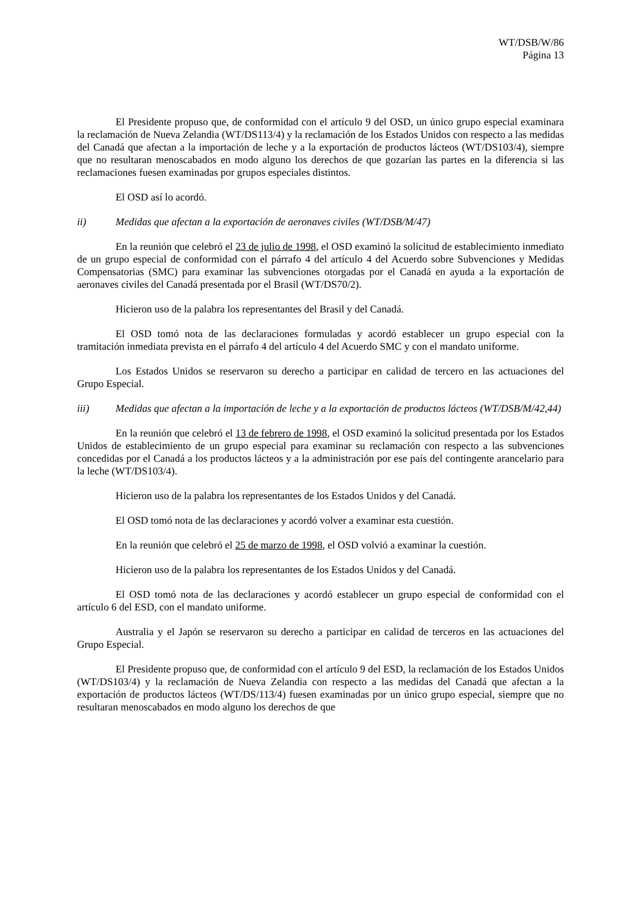WT/DSB/W/86
Página 13
El Presidente propuso que, de conformidad con el artículo 9 del OSD, un único grupo especial examinara la reclamación de Nueva Zelandia (WT/DS113/4) y la reclamación de los Estados Unidos con respecto a las medidas del Canadá que afectan a la importación de leche y a la exportación de productos lácteos (WT/DS103/4), siempre que no resultaran menoscabados en modo alguno los derechos de que gozarían las partes en la diferencia si las reclamaciones fuesen examinadas por grupos especiales distintos.
El OSD así lo acordó.
ii) Medidas que afectan a la exportación de aeronaves civiles (WT/DSB/M/47)
En la reunión que celebró el 23 de julio de 1998, el OSD examinó la solicitud de establecimiento inmediato de un grupo especial de conformidad con el párrafo 4 del artículo 4 del Acuerdo sobre Subvenciones y Medidas Compensatorias (SMC) para examinar las subvenciones otorgadas por el Canadá en ayuda a la exportación de aeronaves civiles del Canadá presentada por el Brasil (WT/DS70/2).
Hicieron uso de la palabra los representantes del Brasil y del Canadá.
El OSD tomó nota de las declaraciones formuladas y acordó establecer un grupo especial con la tramitación inmediata prevista en el párrafo 4 del artículo 4 del Acuerdo SMC y con el mandato uniforme.
Los Estados Unidos se reservaron su derecho a participar en calidad de tercero en las actuaciones del Grupo Especial.
iii) Medidas que afectan a la importación de leche y a la exportación de productos lácteos (WT/DSB/M/42,44)
En la reunión que celebró el 13 de febrero de 1998, el OSD examinó la solicitud presentada por los Estados Unidos de establecimiento de un grupo especial para examinar su reclamación con respecto a las subvenciones concedidas por el Canadá a los productos lácteos y a la administración por ese país del contingente arancelario para la leche (WT/DS103/4).
Hicieron uso de la palabra los representantes de los Estados Unidos y del Canadá.
El OSD tomó nota de las declaraciones y acordó volver a examinar esta cuestión.
En la reunión que celebró el 25 de marzo de 1998, el OSD volvió a examinar la cuestión.
Hicieron uso de la palabra los representantes de los Estados Unidos y del Canadá.
El OSD tomó nota de las declaraciones y acordó establecer un grupo especial de conformidad con el artículo 6 del ESD, con el mandato uniforme.
Australia y el Japón se reservaron su derecho a participar en calidad de terceros en las actuaciones del Grupo Especial.
El Presidente propuso que, de conformidad con el artículo 9 del ESD, la reclamación de los Estados Unidos (WT/DS103/4) y la reclamación de Nueva Zelandia con respecto a las medidas del Canadá que afectan a la exportación de productos lácteos (WT/DS/113/4) fuesen examinadas por un único grupo especial, siempre que no resultaran menoscabados en modo alguno los derechos de que